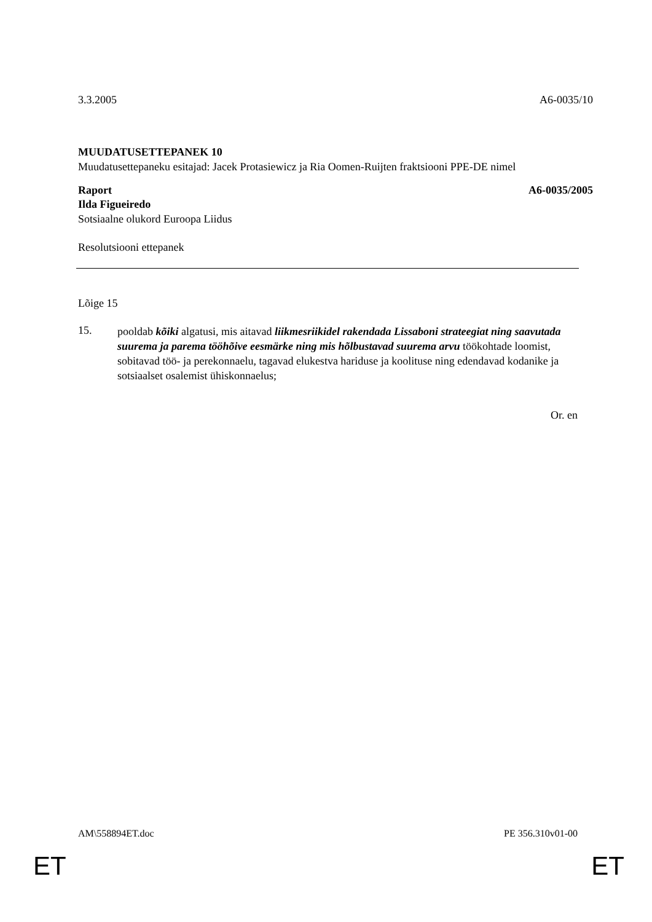3.3.2005 A6-0035/10
MUUDATUSETTEPANEK 10
Muudatusettepaneku esitajad: Jacek Protasiewicz ja Ria Oomen-Ruijten fraktsiooni PPE-DE nimel
Raport A6-0035/2005
Ilda Figueiredo
Sotsiaalne olukord Euroopa Liidus
Resolutsiooni ettepanek
Lõige 15
15.
pooldab kõiki algatusi, mis aitavad liikmesriikidel rakendada Lissaboni strateegiat ning saavutada suurema ja parema tööhõive eesmärke ning mis hõlbustavad suurema arvu töökohtade loomist, sobitavad töö- ja perekonnaelu, tagavad elukestva hariduse ja koolituse ning edendavad kodanike ja sotsiaalset osalemist ühiskonnaelus;
Or. en
AM\558894ET.doc PE 356.310v01-00
ET ET